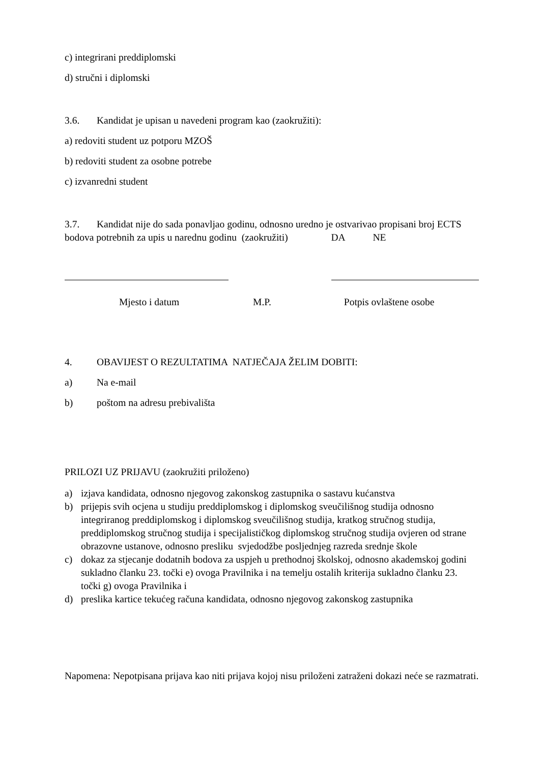c) integrirani preddiplomski
d) stručni i diplomski
3.6. Kandidat je upisan u navedeni program kao (zaokružiti):
a) redoviti student uz potporu MZOŠ
b) redoviti student za osobne potrebe
c) izvanredni student
3.7. Kandidat nije do sada ponavljao godinu, odnosno uredno je ostvarivao propisani broj ECTS bodova potrebnih za upis u narednu godinu (zaokružiti) DA NE
Mjesto i datum M.P. Potpis ovlaštene osobe
4. OBAVIJEST O REZULTATIMA NATJEČAJA ŽELIM DOBITI:
a) Na e-mail
b) poštom na adresu prebivališta
PRILOZI UZ PRIJAVU (zaokružiti priloženo)
a) izjava kandidata, odnosno njegovog zakonskog zastupnika o sastavu kućanstva
b) prijepis svih ocjena u studiju preddiplomskog i diplomskog sveučilišnog studija odnosno integriranog preddiplomskog i diplomskog sveučilišnog studija, kratkog stručnog studija, preddiplomskog stručnog studija i specijalističkog diplomskog stručnog studija ovjeren od strane obrazovne ustanove, odnosno presliku svjedodžbe posljednjeg razreda srednje škole
c) dokaz za stjecanje dodatnih bodova za uspjeh u prethodnoj školskoj, odnosno akademskoj godini sukladno članku 23. točki e) ovoga Pravilnika i na temelju ostalih kriterija sukladno članku 23. točki g) ovoga Pravilnika i
d) preslika kartice tekućeg računa kandidata, odnosno njegovog zakonskog zastupnika
Napomena: Nepotpisana prijava kao niti prijava kojoj nisu priloženi zatraženi dokazi neće se razmatrati.